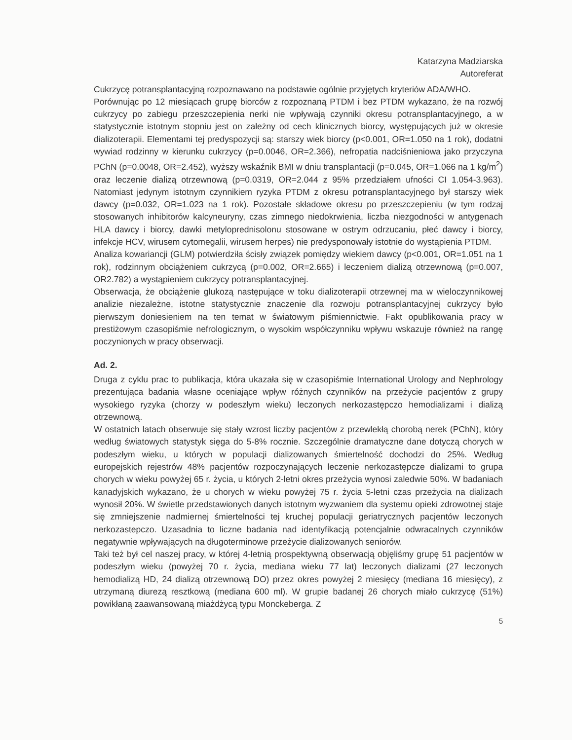Katarzyna Madziarska
Autoreferat
Cukrzycę potransplantacyjną rozpoznawano na podstawie ogólnie przyjętych kryteriów ADA/WHO.
Porównując po 12 miesiącach grupę biorców z rozpoznaną PTDM i bez PTDM wykazano, że na rozwój cukrzycy po zabiegu przeszczepienia nerki nie wpływają czynniki okresu potransplantacyjnego, a w statystycznie istotnym stopniu jest on zależny od cech klinicznych biorcy, występujących już w okresie dializoterapii. Elementami tej predyspozycji są: starszy wiek biorcy (p<0.001, OR=1.050 na 1 rok), dodatni wywiad rodzinny w kierunku cukrzycy (p=0.0046, OR=2.366), nefropatia nadciśnieniowa jako przyczyna PChN (p=0.0048, OR=2.452), wyższy wskaźnik BMI w dniu transplantacji (p=0.045, OR=1.066 na 1 kg/m<sup>2</sup>) oraz leczenie dializą otrzewnową (p=0.0319, OR=2.044 z 95% przedziałem ufności CI 1.054-3.963). Natomiast jedynym istotnym czynnikiem ryzyka PTDM z okresu potransplantacyjnego był starszy wiek dawcy (p=0.032, OR=1.023 na 1 rok). Pozostałe składowe okresu po przeszczepieniu (w tym rodzaj stosowanych inhibitorów kalcyneuryny, czas zimnego niedokrwienia, liczba niezgodności w antygenach HLA dawcy i biorcy, dawki metyloprednisolonu stosowane w ostrym odrzucaniu, płeć dawcy i biorcy, infekcje HCV, wirusem cytomegalii, wirusem herpes) nie predysponowały istotnie do wystąpienia PTDM.
Analiza kowariancji (GLM) potwierdziła ścisły związek pomiędzy wiekiem dawcy (p<0.001, OR=1.051 na 1 rok), rodzinnym obciążeniem cukrzycą (p=0.002, OR=2.665) i leczeniem dializą otrzewnową (p=0.007, OR2.782) a wystąpieniem cukrzycy potransplantacyjnej.
Obserwacja, że obciążenie glukozą następujące w toku dializoterapii otrzewnej ma w wieloczynnikowej analizie niezależne, istotne statystycznie znaczenie dla rozwoju potransplantacyjnej cukrzycy było pierwszym doniesieniem na ten temat w światowym piśmiennictwie. Fakt opublikowania pracy w prestiżowym czasopiśmie nefrologicznym, o wysokim współczynniku wpływu wskazuje również na rangę poczynionych w pracy obserwacji.
Ad. 2.
Druga z cyklu prac to publikacja, która ukazała się w czasopiśmie International Urology and Nephrology prezentująca badania własne oceniające wpływ różnych czynników na przeżycie pacjentów z grupy wysokiego ryzyka (chorzy w podeszłym wieku) leczonych nerkozastępczo hemodializami i dializą otrzewnową.
W ostatnich latach obserwuje się stały wzrost liczby pacjentów z przewlekłą chorobą nerek (PChN), który według światowych statystyk sięga do 5-8% rocznie. Szczególnie dramatyczne dane dotyczą chorych w podeszłym wieku, u których w populacji dializowanych śmiertelność dochodzi do 25%. Według europejskich rejestrów 48% pacjentów rozpoczynających leczenie nerkozastępcze dializami to grupa chorych w wieku powyżej 65 r. życia, u których 2-letni okres przeżycia wynosi zaledwie 50%. W badaniach kanadyjskich wykazano, że u chorych w wieku powyżej 75 r. życia 5-letni czas przeżycia na dializach wynosił 20%. W świetle przedstawionych danych istotnym wyzwaniem dla systemu opieki zdrowotnej staje się zmniejszenie nadmiernej śmiertelności tej kruchej populacji geriatrycznych pacjentów leczonych nerkozastepczo. Uzasadnia to liczne badania nad identyfikacją potencjalnie odwracalnych czynników negatywnie wpływających na długoterminowe przeżycie dializowanych seniorów.
Taki też był cel naszej pracy, w której 4-letnią prospektywną obserwacją objęliśmy grupę 51 pacjentów w podeszłym wieku (powyżej 70 r. życia, mediana wieku 77 lat) leczonych dializami (27 leczonych hemodializą HD, 24 dializą otrzewnową DO) przez okres powyżej 2 miesięcy (mediana 16 miesięcy), z utrzymaną diurezą resztkową (mediana 600 ml). W grupie badanej 26 chorych miało cukrzycę (51%) powikłaną zaawansowaną miażdżycą typu Monckeberga. Z
5